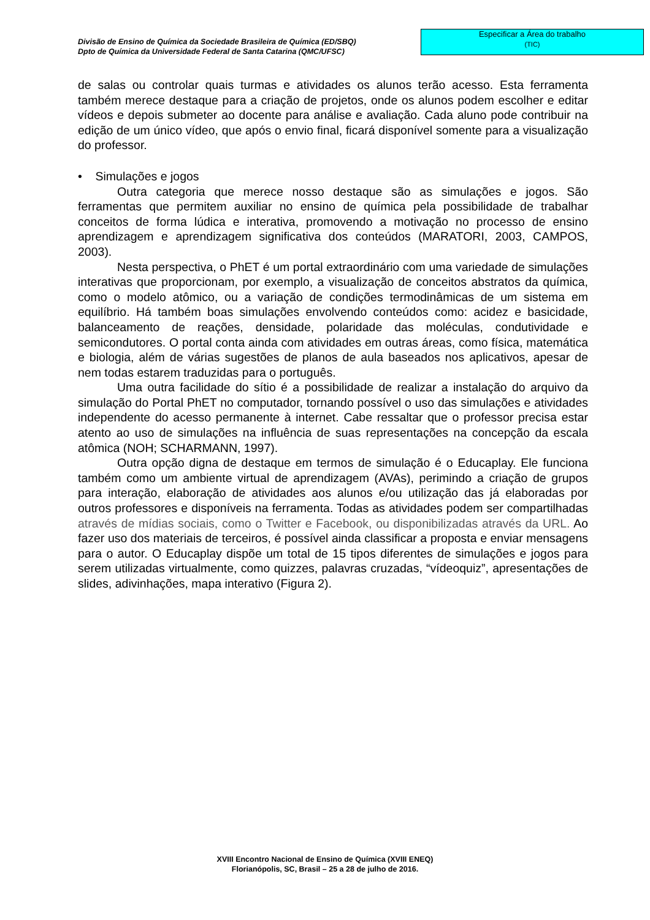Divisão de Ensino de Química da Sociedade Brasileira de Química (ED/SBQ)
Dpto de Química da Universidade Federal de Santa Catarina (QMC/UFSC)
Especificar a Área do trabalho
(TIC)
de salas ou controlar quais turmas e atividades os alunos terão acesso. Esta ferramenta também merece destaque para a criação de projetos, onde os alunos podem escolher e editar vídeos e depois submeter ao docente para análise e avaliação. Cada aluno pode contribuir na edição de um único vídeo, que após o envio final, ficará disponível somente para a visualização do professor.
• Simulações e jogos
Outra categoria que merece nosso destaque são as simulações e jogos. São ferramentas que permitem auxiliar no ensino de química pela possibilidade de trabalhar conceitos de forma lúdica e interativa, promovendo a motivação no processo de ensino aprendizagem e aprendizagem significativa dos conteúdos (MARATORI, 2003, CAMPOS, 2003).
Nesta perspectiva, o PhET é um portal extraordinário com uma variedade de simulações interativas que proporcionam, por exemplo, a visualização de conceitos abstratos da química, como o modelo atômico, ou a variação de condições termodinâmicas de um sistema em equilíbrio. Há também boas simulações envolvendo conteúdos como: acidez e basicidade, balanceamento de reações, densidade, polaridade das moléculas, condutividade e semicondutores. O portal conta ainda com atividades em outras áreas, como física, matemática e biologia, além de várias sugestões de planos de aula baseados nos aplicativos, apesar de nem todas estarem traduzidas para o português.
Uma outra facilidade do sítio é a possibilidade de realizar a instalação do arquivo da simulação do Portal PhET no computador, tornando possível o uso das simulações e atividades independente do acesso permanente à internet. Cabe ressaltar que o professor precisa estar atento ao uso de simulações na influência de suas representações na concepção da escala atômica (NOH; SCHARMANN, 1997).
Outra opção digna de destaque em termos de simulação é o Educaplay. Ele funciona também como um ambiente virtual de aprendizagem (AVAs), perimindo a criação de grupos para interação, elaboração de atividades aos alunos e/ou utilização das já elaboradas por outros professores e disponíveis na ferramenta. Todas as atividades podem ser compartilhadas através de mídias sociais, como o Twitter e Facebook, ou disponibilizadas através da URL. Ao fazer uso dos materiais de terceiros, é possível ainda classificar a proposta e enviar mensagens para o autor. O Educaplay dispõe um total de 15 tipos diferentes de simulações e jogos para serem utilizadas virtualmente, como quizzes, palavras cruzadas, “vídeoquiz”, apresentações de slides, adivinhações, mapa interativo (Figura 2).
XVIII Encontro Nacional de Ensino de Química (XVIII ENEQ)
Florianópolis, SC, Brasil – 25 a 28 de julho de 2016.